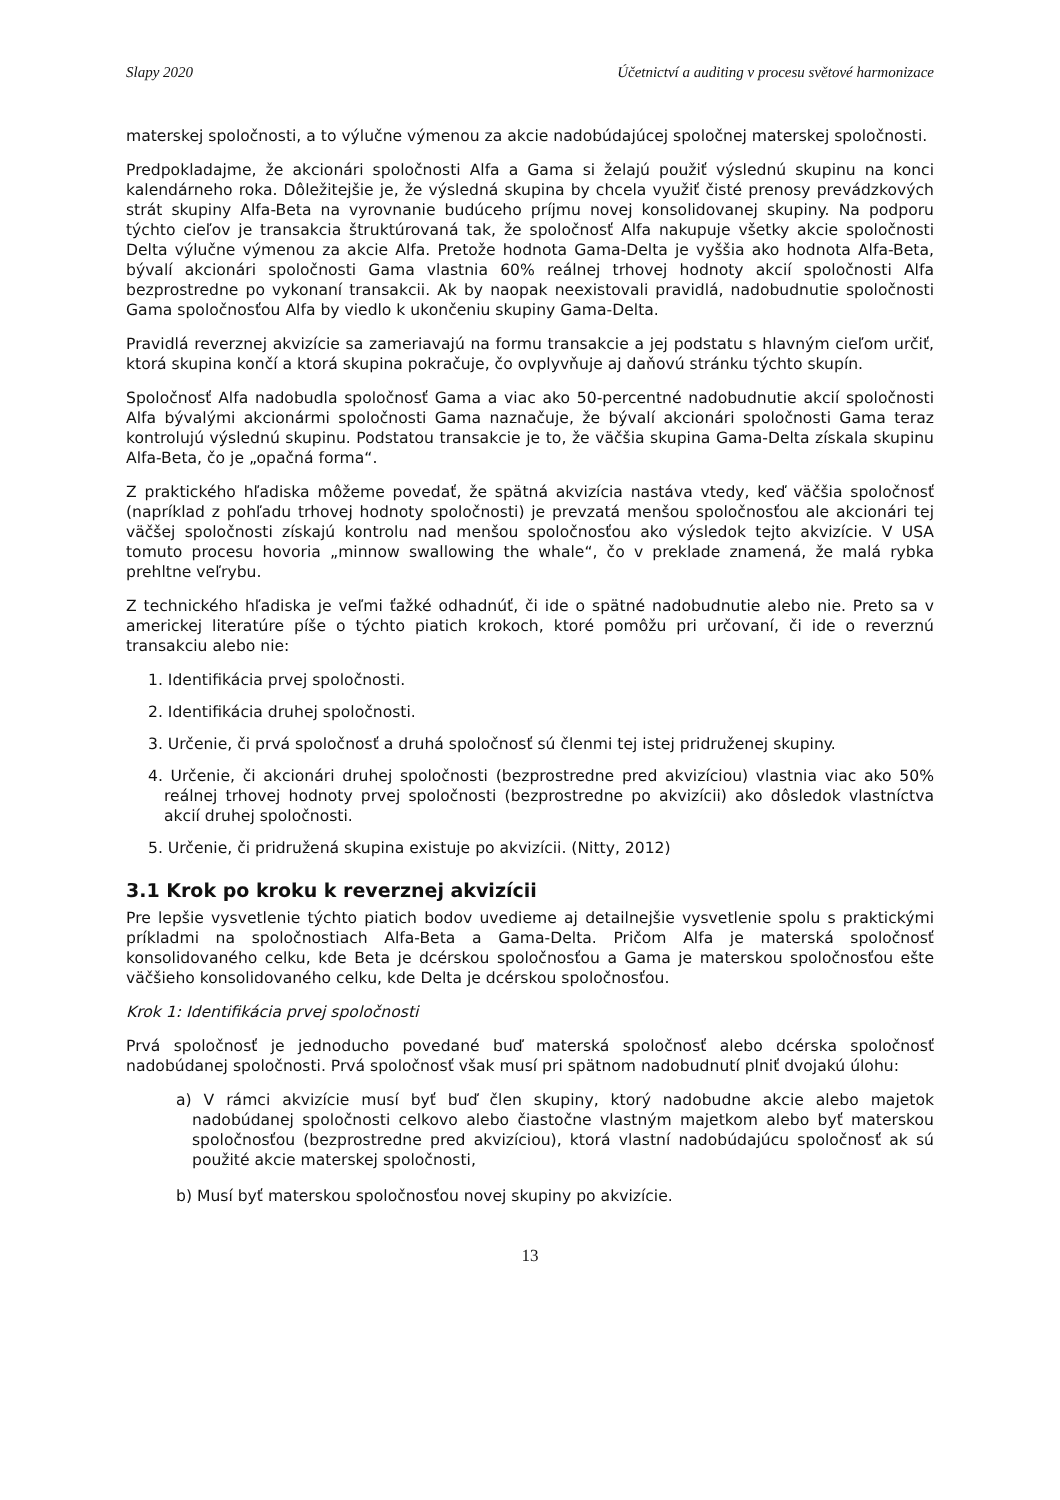Slapy 2020 Účetnictví a auditing v procesu světové harmonizace
materskej spoločnosti, a to výlučne výmenou za akcie nadobúdajúcej spoločnej materskej spoločnosti.
Predpokladajme, že akcionári spoločnosti Alfa a Gama si želajú použiť výslednú skupinu na konci kalendárneho roka. Dôležitejšie je, že výsledná skupina by chcela využiť čisté prenosy prevádzkových strát skupiny Alfa-Beta na vyrovnanie budúceho príjmu novej konsolidovanej skupiny. Na podporu týchto cieľov je transakcia štruktúrovaná tak, že spoločnosť Alfa nakupuje všetky akcie spoločnosti Delta výlučne výmenou za akcie Alfa. Pretože hodnota Gama-Delta je vyššia ako hodnota Alfa-Beta, bývalí akcionári spoločnosti Gama vlastnia 60% reálnej trhovej hodnoty akcií spoločnosti Alfa bezprostredne po vykonaní transakcii. Ak by naopak neexistovali pravidlá, nadobudnutie spoločnosti Gama spoločnosťou Alfa by viedlo k ukončeniu skupiny Gama-Delta.
Pravidlá reverznej akvizície sa zameriavajú na formu transakcie a jej podstatu s hlavným cieľom určiť, ktorá skupina končí a ktorá skupina pokračuje, čo ovplyvňuje aj daňovú stránku týchto skupín.
Spoločnosť Alfa nadobudla spoločnosť Gama a viac ako 50-percentné nadobudnutie akcií spoločnosti Alfa bývalými akcionármi spoločnosti Gama naznačuje, že bývalí akcionári spoločnosti Gama teraz kontrolujú výslednú skupinu. Podstatou transakcie je to, že väčšia skupina Gama-Delta získala skupinu Alfa-Beta, čo je „opačná forma“.
Z praktického hľadiska môžeme povedať, že spätná akvizícia nastáva vtedy, keď väčšia spoločnosť (napríklad z pohľadu trhovej hodnoty spoločnosti) je prevzatá menšou spoločnosťou ale akcionári tej väčšej spoločnosti získajú kontrolu nad menšou spoločnosťou ako výsledok tejto akvizície. V USA tomuto procesu hovoria „minnow swallowing the whale“, čo v preklade znamená, že malá rybka prehltne veľrybu.
Z technického hľadiska je veľmi ťažké odhadnúť, či ide o spätné nadobudnutie alebo nie. Preto sa v americkej literatúre píše o týchto piatich krokoch, ktoré pomôžu pri určovaní, či ide o reverznú transakciu alebo nie:
1. Identifikácia prvej spoločnosti.
2. Identifikácia druhej spoločnosti.
3. Určenie, či prvá spoločnosť a druhá spoločnosť sú členmi tej istej pridruženej skupiny.
4. Určenie, či akcionári druhej spoločnosti (bezprostredne pred akvizíciou) vlastnia viac ako 50% reálnej trhovej hodnoty prvej spoločnosti (bezprostredne po akvizícii) ako dôsledok vlastníctva akcií druhej spoločnosti.
5. Určenie, či pridružená skupina existuje po akvizícii. (Nitty, 2012)
3.1 Krok po kroku k reverznej akvizícii
Pre lepšie vysvetlenie týchto piatich bodov uvedieme aj detailnejšie vysvetlenie spolu s praktickými príkladmi na spoločnostiach Alfa-Beta a Gama-Delta. Pričom Alfa je materská spoločnosť konsolidovaného celku, kde Beta je dcérskou spoločnosťou a Gama je materskou spoločnosťou ešte väčšieho konsolidovaného celku, kde Delta je dcérskou spoločnosťou.
Krok 1: Identifikácia prvej spoločnosti
Prvá spoločnosť je jednoducho povedané buď materská spoločnosť alebo dcérska spoločnosť nadobúdanej spoločnosti. Prvá spoločnosť však musí pri spätnom nadobudnutí plniť dvojakú úlohu:
a) V rámci akvizície musí byť buď člen skupiny, ktorý nadobudne akcie alebo majetok nadobúdanej spoločnosti celkovo alebo čiastočne vlastným majetkom alebo byť materskou spoločnosťou (bezprostredne pred akvizíciou), ktorá vlastní nadobúdajúcu spoločnosť ak sú použité akcie materskej spoločnosti,
b) Musí byť materskou spoločnosťou novej skupiny po akvizície.
13